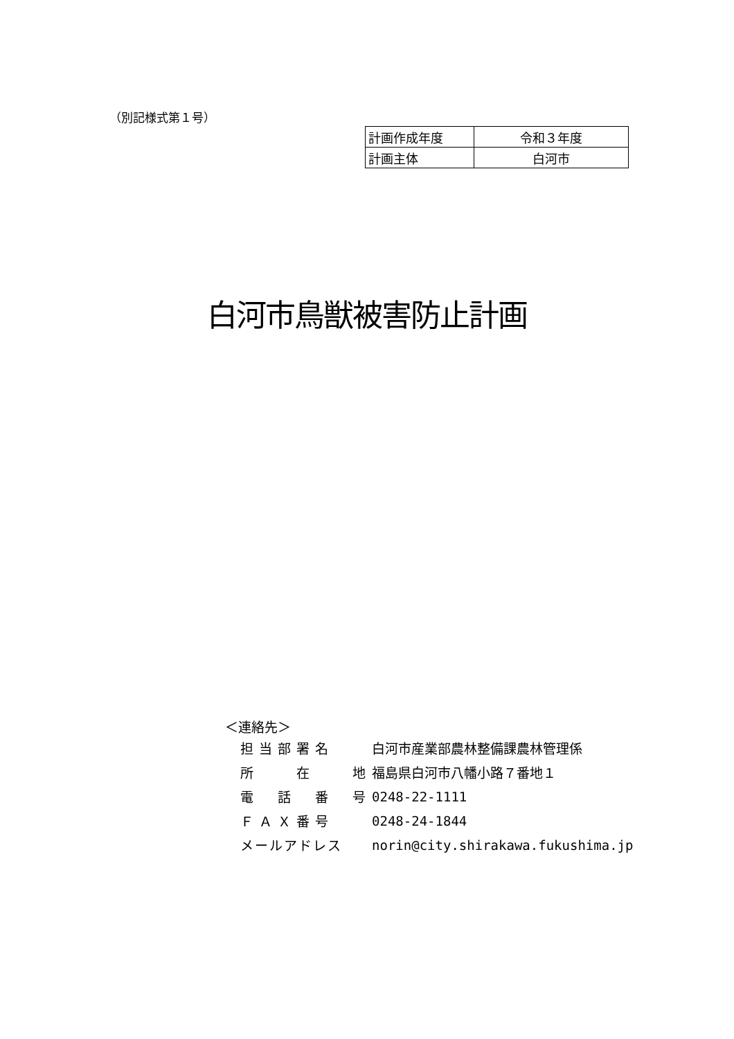（別記様式第１号）
| 計画作成年度 | 令和３年度 |
| 計画主体 | 白河市 |
白河市鳥獣被害防止計画
＜連絡先＞
| 担当部署名 | 白河市産業部農林整備課農林管理係 |
| 所 在 地 | 福島県白河市八幡小路７番地１ |
| 電 話 番 号 | 0248-22-1111 |
| ＦＡＸ番号 | 0248-24-1844 |
| メールアドレス | norin@city.shirakawa.fukushima.jp |